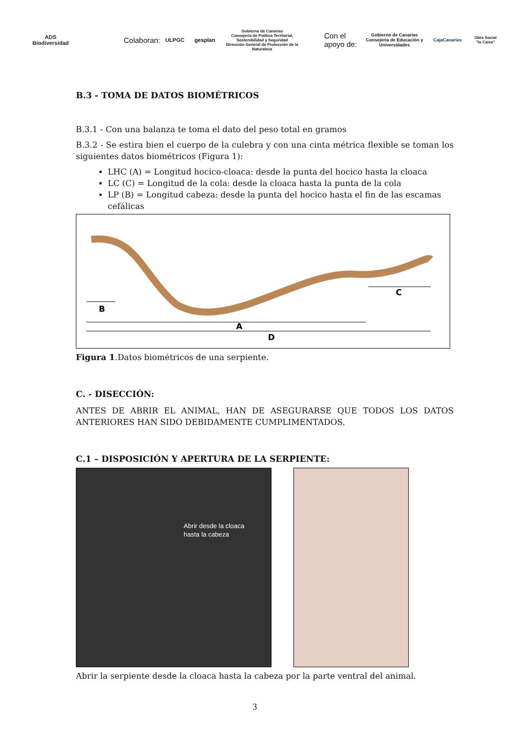ADS Biodiversidad
Colaboran:
ULPGC gesplan
Gobierno de Canarias
Consejería de Política Territorial, Sostenibilidad y Seguridad
Dirección General de Protección de la Naturaleza
Con el apoyo de:
Gobierno de Canarias
Consejería de Educación y Universidades
CajaCanarias Obra Social "la Caixa"
B.3 - TOMA DE DATOS BIOMÉTRICOS
B.3.1 - Con una balanza te toma el dato del peso total en gramos
B.3.2 - Se estira bien el cuerpo de la culebra y con una cinta métrica flexible se toman los siguientes datos biométricos (Figura 1):
LHC (A) = Longitud hocico-cloaca: desde la punta del hocico hasta la cloaca
LC (C) = Longitud de la cola: desde la cloaca hasta la punta de la cola
LP (B) = Longitud cabeza: desde la punta del hocico hasta el fin de las escamas cefálicas
B
A
C
D
Figura 1.Datos biométricos de una serpiente.
C. - DISECCIÓN:
ANTES DE ABRIR EL ANIMAL, HAN DE ASEGURARSE QUE TODOS LOS DATOS ANTERIORES HAN SIDO DEBIDAMENTE CUMPLIMENTADOS.
C.1 – DISPOSICIÓN Y APERTURA DE LA SERPIENTE:
Abrir desde la cloaca
hasta la cabeza
Abrir la serpiente desde la cloaca hasta la cabeza por la parte ventral del animal.
3